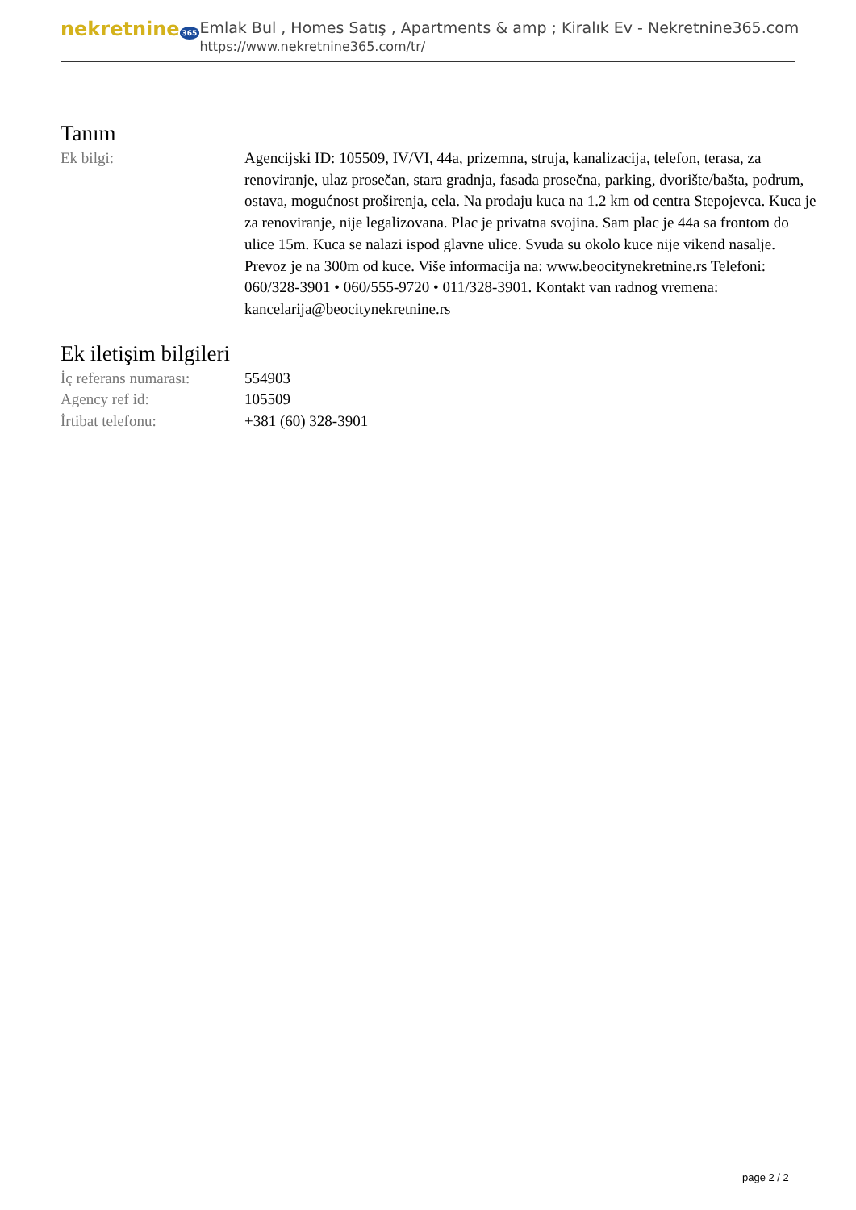nekretnine 365
Emlak Bul , Homes Satış , Apartments & amp ; Kiralık Ev - Nekretnine365.com
https://www.nekretnine365.com/tr/
Tanım
| Ek bilgi: | Agencijski ID: 105509, IV/VI, 44a, prizemna, struja, kanalizacija, telefon, terasa, za renoviranje, ulaz prosečan, stara gradnja, fasada prosečna, parking, dvorište/bašta, podrum, ostava, mogućnost proširenja, cela. Na prodaju kuca na 1.2 km od centra Stepojevca. Kuca je za renoviranje, nije legalizovana. Plac je privatna svojina. Sam plac je 44a sa frontom do ulice 15m. Kuca se nalazi ispod glavne ulice. Svuda su okolo kuce nije vikend nasalje. Prevoz je na 300m od kuce. Više informacija na: www.beocitynekretnine.rs Telefoni: 060/328-3901 • 060/555-9720 • 011/328-3901. Kontakt van radnog vremena: kancelarija@beocitynekretnine.rs |
Ek iletişim bilgileri
| İç referans numarası: | 554903 |
| Agency ref id: | 105509 |
| İrtibat telefonu: | +381 (60) 328-3901 |
page 2 / 2